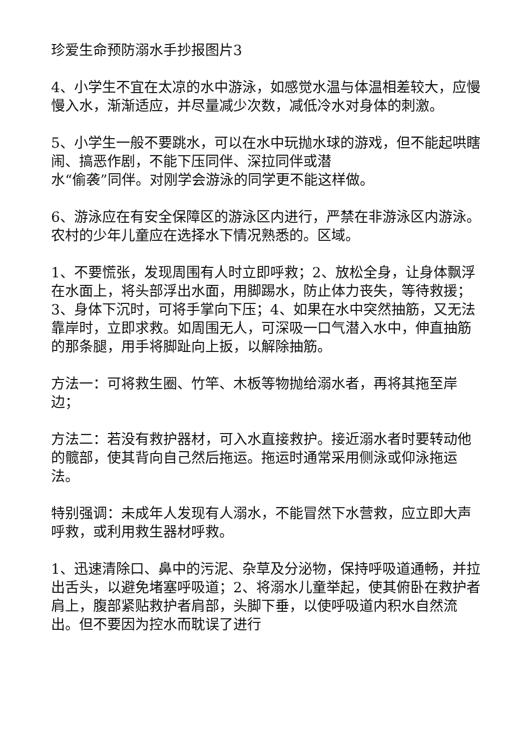珍爱生命预防溺水手抄报图片3
4、小学生不宜在太凉的水中游泳，如感觉水温与体温相差较大，应慢慢入水，渐渐适应，并尽量减少次数，减低冷水对身体的刺激。
5、小学生一般不要跳水，可以在水中玩抛水球的游戏，但不能起哄瞎闹、搞恶作剧，不能下压同伴、深拉同伴或潜
水“偷袭”同伴。对刚学会游泳的同学更不能这样做。
6、游泳应在有安全保障区的游泳区内进行，严禁在非游泳区内游泳。农村的少年儿童应在选择水下情况熟悉的。区域。
1、不要慌张，发现周围有人时立即呼救；2、放松全身，让身体飘浮在水面上，将头部浮出水面，用脚踢水，防止体力丧失，等待救援；3、身体下沉时，可将手掌向下压；4、如果在水中突然抽筋，又无法靠岸时，立即求救。如周围无人，可深吸一口气潜入水中，伸直抽筋的那条腿，用手将脚趾向上扳，以解除抽筋。
方法一：可将救生圈、竹竿、木板等物抛给溺水者，再将其拖至岸边；
方法二：若没有救护器材，可入水直接救护。接近溺水者时要转动他的髋部，使其背向自己然后拖运。拖运时通常采用侧泳或仰泳拖运法。
特别强调：未成年人发现有人溺水，不能冒然下水营救，应立即大声呼救，或利用救生器材呼救。
1、迅速清除口、鼻中的污泥、杂草及分泌物，保持呼吸道通畅，并拉出舌头，以避免堵塞呼吸道；2、将溺水儿童举起，使其俯卧在救护者肩上，腹部紧贴救护者肩部，头脚下垂，以使呼吸道内积水自然流出。但不要因为控水而耽误了进行